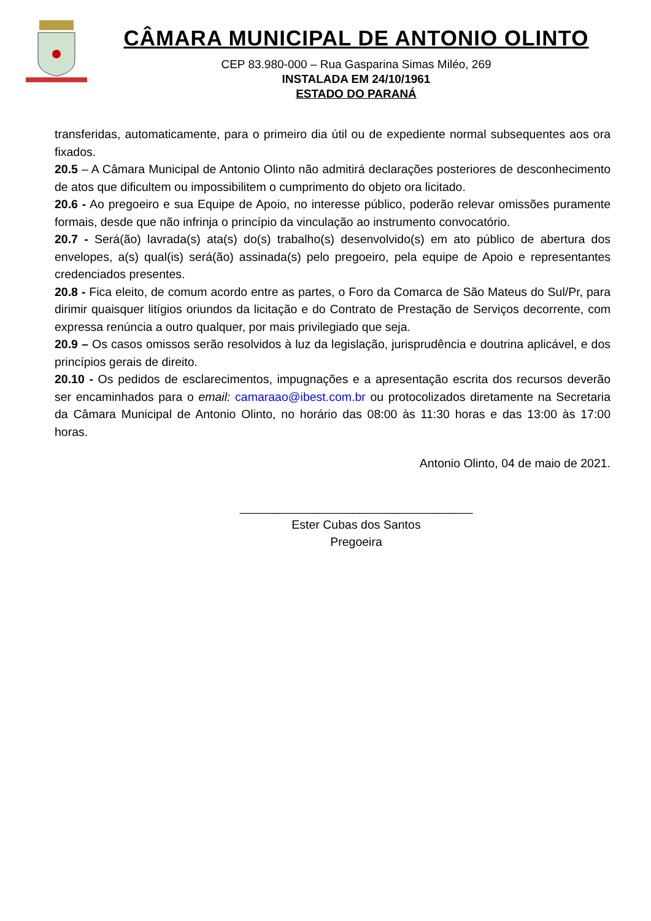CÂMARA MUNICIPAL DE ANTONIO OLINTO
CEP 83.980-000 – Rua Gasparina Simas Miléo, 269
INSTALADA EM 24/10/1961
ESTADO DO PARANÁ
transferidas, automaticamente, para o primeiro dia útil ou de expediente normal subsequentes aos ora fixados.
20.5 – A Câmara Municipal de Antonio Olinto não admitirá declarações posteriores de desconhecimento de atos que dificultem ou impossibilitem o cumprimento do objeto ora licitado.
20.6 - Ao pregoeiro e sua Equipe de Apoio, no interesse público, poderão relevar omissões puramente formais, desde que não infrinja o princípio da vinculação ao instrumento convocatório.
20.7 - Será(ão) lavrada(s) ata(s) do(s) trabalho(s) desenvolvido(s) em ato público de abertura dos envelopes, a(s) qual(is) será(ão) assinada(s) pelo pregoeiro, pela equipe de Apoio e representantes credenciados presentes.
20.8 - Fica eleito, de comum acordo entre as partes, o Foro da Comarca de São Mateus do Sul/Pr, para dirimir quaisquer litígios oriundos da licitação e do Contrato de Prestação de Serviços decorrente, com expressa renúncia a outro qualquer, por mais privilegiado que seja.
20.9 – Os casos omissos serão resolvidos à luz da legislação, jurisprudência e doutrina aplicável, e dos princípios gerais de direito.
20.10 - Os pedidos de esclarecimentos, impugnações e a apresentação escrita dos recursos deverão ser encaminhados para o email: camaraao@ibest.com.br ou protocolizados diretamente na Secretaria da Câmara Municipal de Antonio Olinto, no horário das 08:00 às 11:30 horas e das 13:00 às 17:00 horas.
Antonio Olinto, 04 de maio de 2021.
___________________________________
Ester Cubas dos Santos
Pregoeira